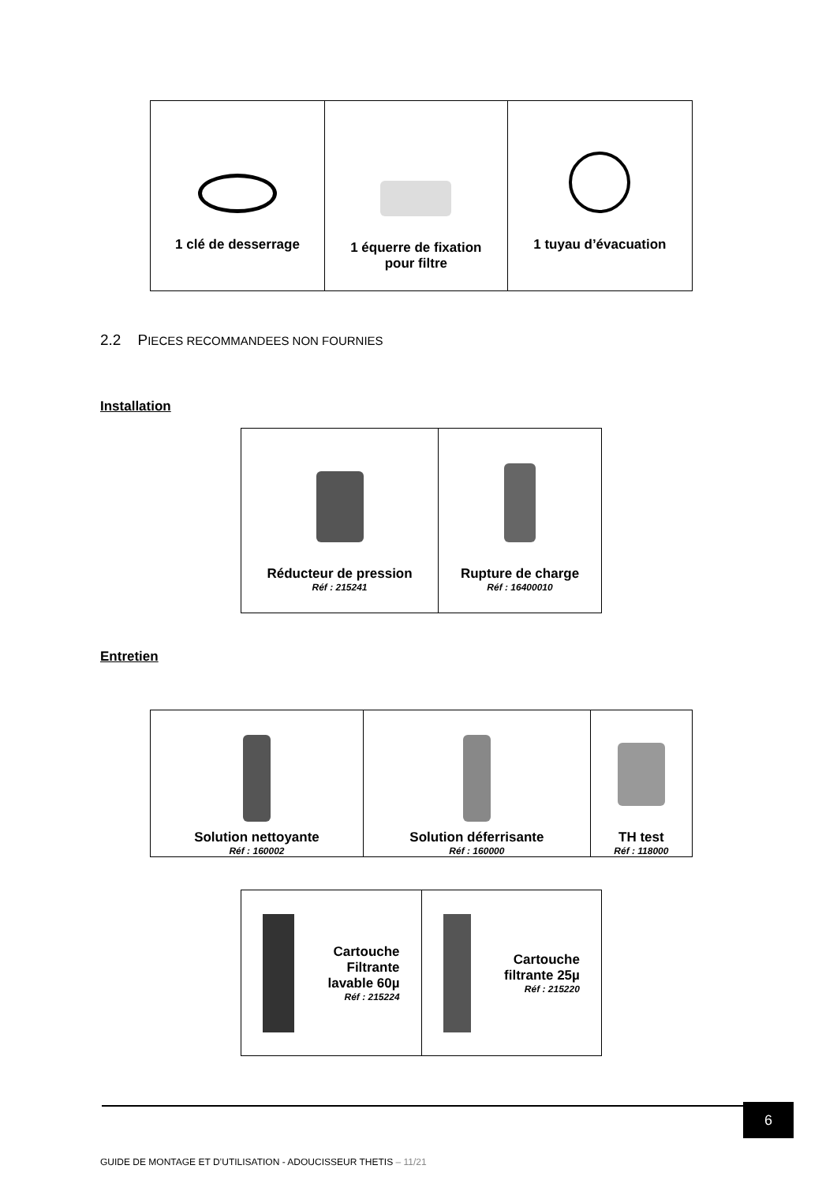| 1 clé de desserrage | 1 équerre de fixation pour filtre | 1 tuyau d’évacuation |
2.2 PIECES RECOMMANDEES NON FOURNIES
Installation
| Réducteur de pression Réf : 215241 | Rupture de charge Réf : 16400010 |
Entretien
| Solution nettoyante Réf : 160002 | Solution déferrisante Réf : 160000 | TH test Réf : 118000 |
| Cartouche Filtrante lavable 60µ Réf : 215224 | Cartouche filtrante 25µ Réf : 215220 |
6
GUIDE DE MONTAGE ET D’UTILISATION - ADOUCISSEUR THETIS – 11/21